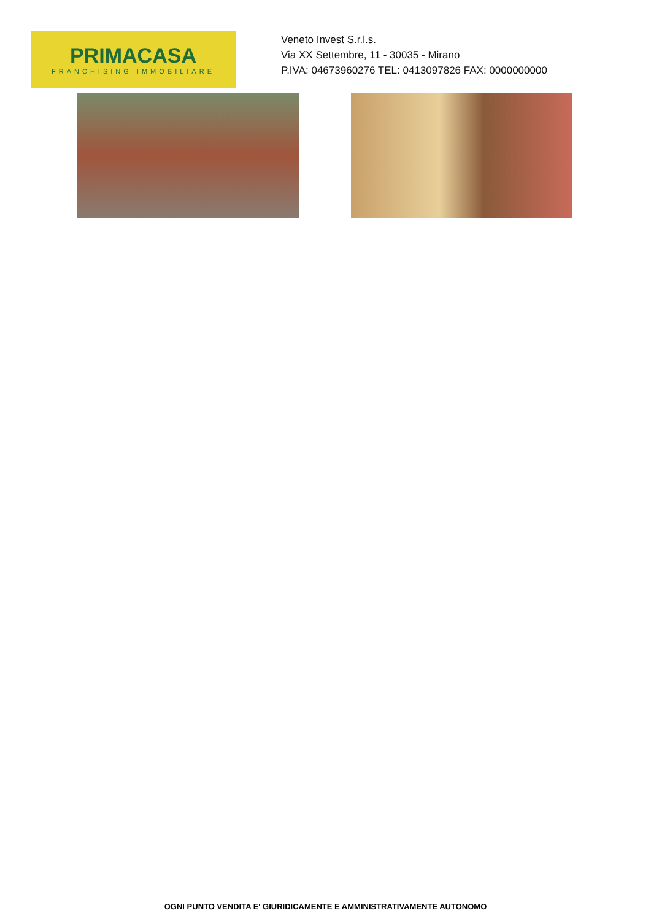PRIMACASA
FRANCHISING IMMOBILIARE
Veneto Invest S.r.l.s.
Via XX Settembre, 11 - 30035 - Mirano
P.IVA: 04673960276 TEL: 0413097826 FAX: 0000000000
OGNI PUNTO VENDITA E' GIURIDICAMENTE E AMMINISTRATIVAMENTE AUTONOMO